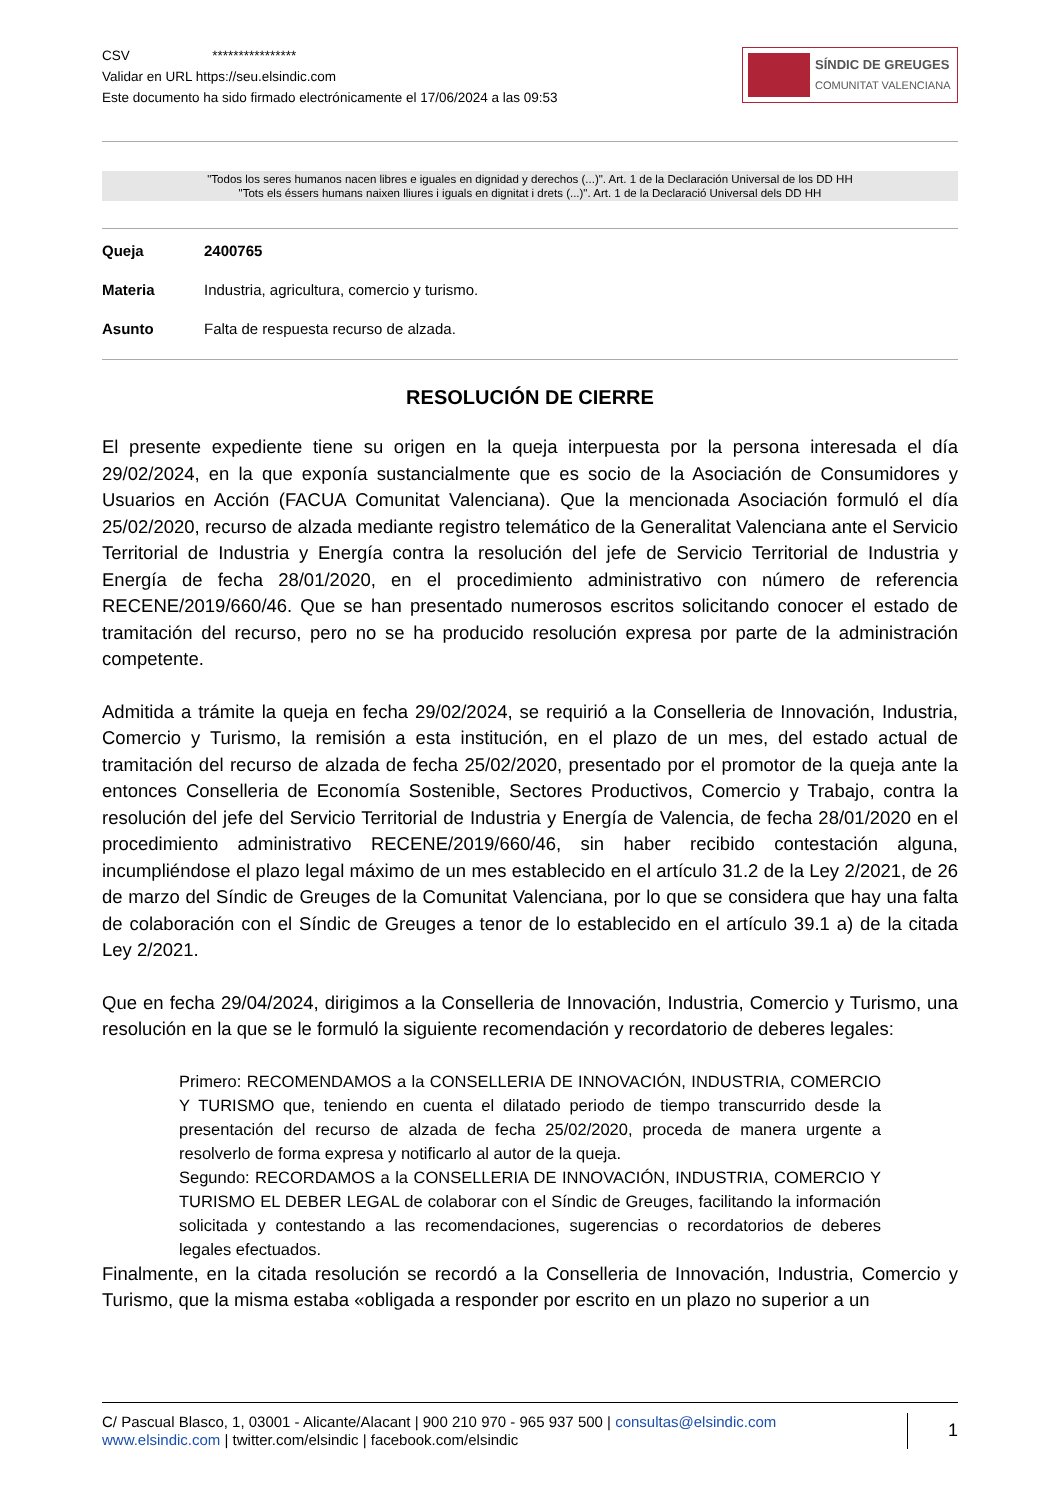CSV ****************
Validar en URL https://seu.elsindic.com
Este documento ha sido firmado electrónicamente el 17/06/2024 a las 09:53
SÍNDIC DE GREUGES
COMUNITAT VALENCIANA
"Todos los seres humanos nacen libres e iguales en dignidad y derechos (...)". Art. 1 de la Declaración Universal de los DD HH
"Tots els éssers humans naixen lliures i iguals en dignitat i drets (...)". Art. 1 de la Declaració Universal dels DD HH
Queja 2400765
Materia Industria, agricultura, comercio y turismo.
Asunto Falta de respuesta recurso de alzada.
RESOLUCIÓN DE CIERRE
El presente expediente tiene su origen en la queja interpuesta por la persona interesada el día 29/02/2024, en la que exponía sustancialmente que es socio de la Asociación de Consumidores y Usuarios en Acción (FACUA Comunitat Valenciana). Que la mencionada Asociación formuló el día 25/02/2020, recurso de alzada mediante registro telemático de la Generalitat Valenciana ante el Servicio Territorial de Industria y Energía contra la resolución del jefe de Servicio Territorial de Industria y Energía de fecha 28/01/2020, en el procedimiento administrativo con número de referencia RECENE/2019/660/46. Que se han presentado numerosos escritos solicitando conocer el estado de tramitación del recurso, pero no se ha producido resolución expresa por parte de la administración competente.
Admitida a trámite la queja en fecha 29/02/2024, se requirió a la Conselleria de Innovación, Industria, Comercio y Turismo, la remisión a esta institución, en el plazo de un mes, del estado actual de tramitación del recurso de alzada de fecha 25/02/2020, presentado por el promotor de la queja ante la entonces Conselleria de Economía Sostenible, Sectores Productivos, Comercio y Trabajo, contra la resolución del jefe del Servicio Territorial de Industria y Energía de Valencia, de fecha 28/01/2020 en el procedimiento administrativo RECENE/2019/660/46, sin haber recibido contestación alguna, incumpliéndose el plazo legal máximo de un mes establecido en el artículo 31.2 de la Ley 2/2021, de 26 de marzo del Síndic de Greuges de la Comunitat Valenciana, por lo que se considera que hay una falta de colaboración con el Síndic de Greuges a tenor de lo establecido en el artículo 39.1 a) de la citada Ley 2/2021.
Que en fecha 29/04/2024, dirigimos a la Conselleria de Innovación, Industria, Comercio y Turismo, una resolución en la que se le formuló la siguiente recomendación y recordatorio de deberes legales:
Primero: RECOMENDAMOS a la CONSELLERIA DE INNOVACIÓN, INDUSTRIA, COMERCIO Y TURISMO que, teniendo en cuenta el dilatado periodo de tiempo transcurrido desde la presentación del recurso de alzada de fecha 25/02/2020, proceda de manera urgente a resolverlo de forma expresa y notificarlo al autor de la queja.
Segundo: RECORDAMOS a la CONSELLERIA DE INNOVACIÓN, INDUSTRIA, COMERCIO Y TURISMO EL DEBER LEGAL de colaborar con el Síndic de Greuges, facilitando la información solicitada y contestando a las recomendaciones, sugerencias o recordatorios de deberes legales efectuados.
Finalmente, en la citada resolución se recordó a la Conselleria de Innovación, Industria, Comercio y Turismo, que la misma estaba «obligada a responder por escrito en un plazo no superior a un
C/ Pascual Blasco, 1, 03001 - Alicante/Alacant | 900 210 970 - 965 937 500 | consultas@elsindic.com
www.elsindic.com | twitter.com/elsindic | facebook.com/elsindic
1